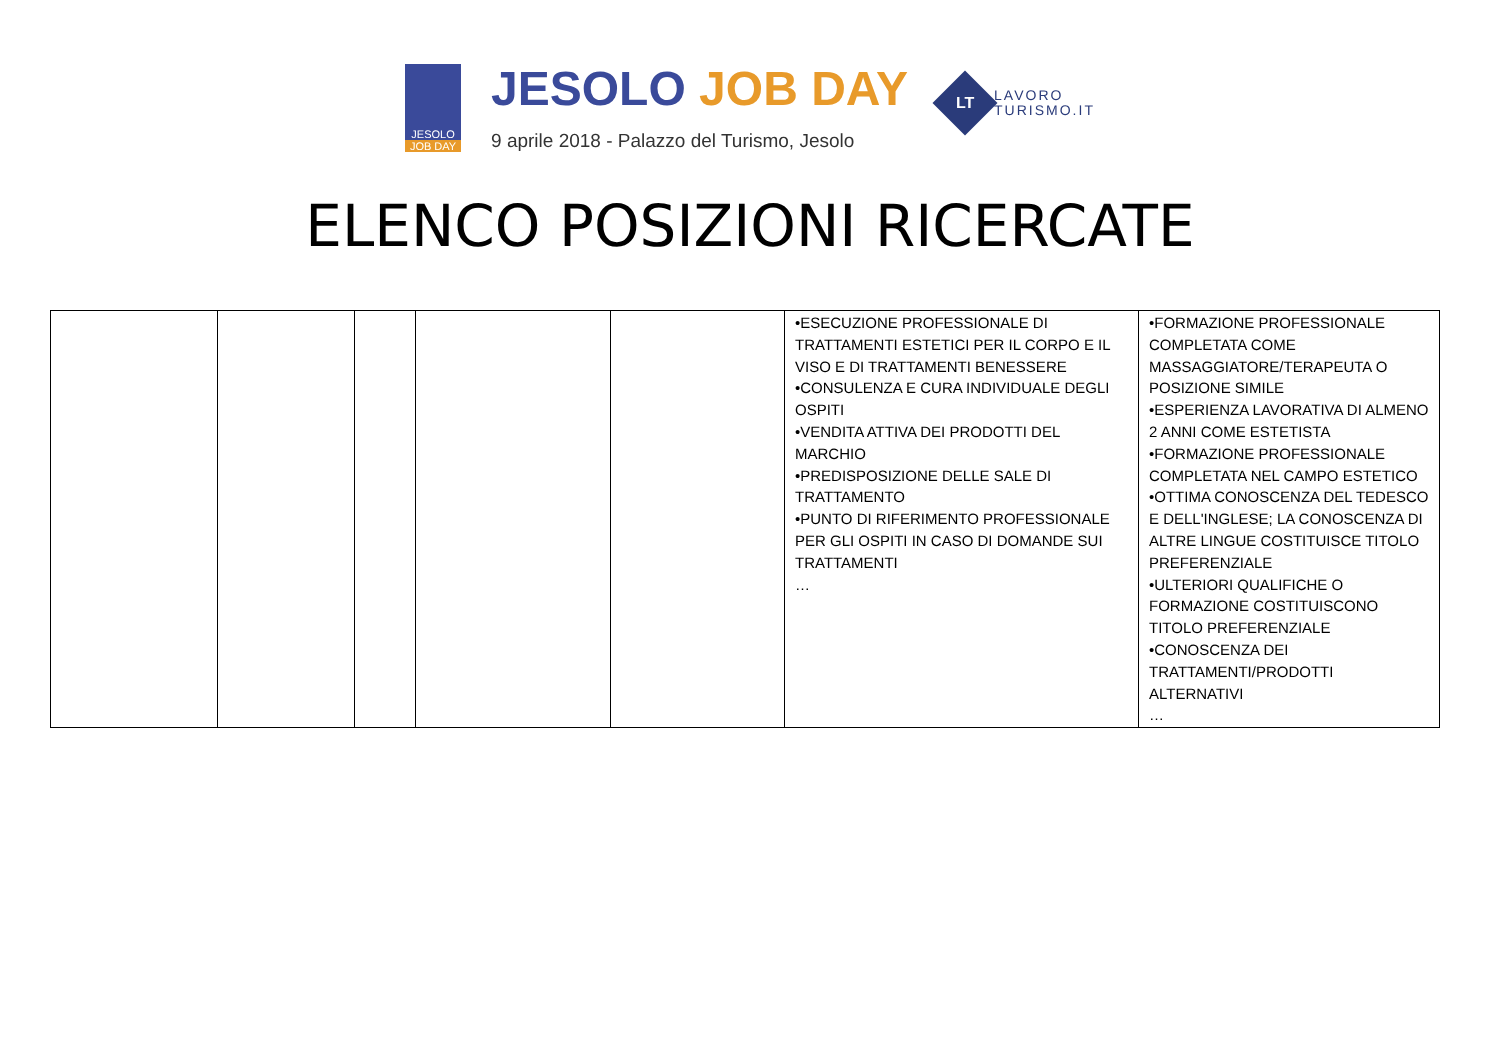JESOLO
JOB DAY
JESOLO JOB DAY
9 aprile 2018 - Palazzo del Turismo, Jesolo
LT
LAVORO
TURISMO.IT
ELENCO POSIZIONI RICERCATE
| | | | | | •ESECUZIONE PROFESSIONALE DI TRATTAMENTI ESTETICI PER IL CORPO E IL VISO E DI TRATTAMENTI BENESSERE •CONSULENZA E CURA INDIVIDUALE DEGLI OSPITI •VENDITA ATTIVA DEI PRODOTTI DEL MARCHIO •PREDISPOSIZIONE DELLE SALE DI TRATTAMENTO •PUNTO DI RIFERIMENTO PROFESSIONALE PER GLI OSPITI IN CASO DI DOMANDE SUI TRATTAMENTI … | •FORMAZIONE PROFESSIONALE COMPLETATA COME MASSAGGIATORE/TERAPEUTA O POSIZIONE SIMILE •ESPERIENZA LAVORATIVA DI ALMENO 2 ANNI COME ESTETISTA •FORMAZIONE PROFESSIONALE COMPLETATA NEL CAMPO ESTETICO •OTTIMA CONOSCENZA DEL TEDESCO E DELL'INGLESE; LA CONOSCENZA DI ALTRE LINGUE COSTITUISCE TITOLO PREFERENZIALE •ULTERIORI QUALIFICHE O FORMAZIONE COSTITUISCONO TITOLO PREFERENZIALE •CONOSCENZA DEI TRATTAMENTI/PRODOTTI ALTERNATIVI … |